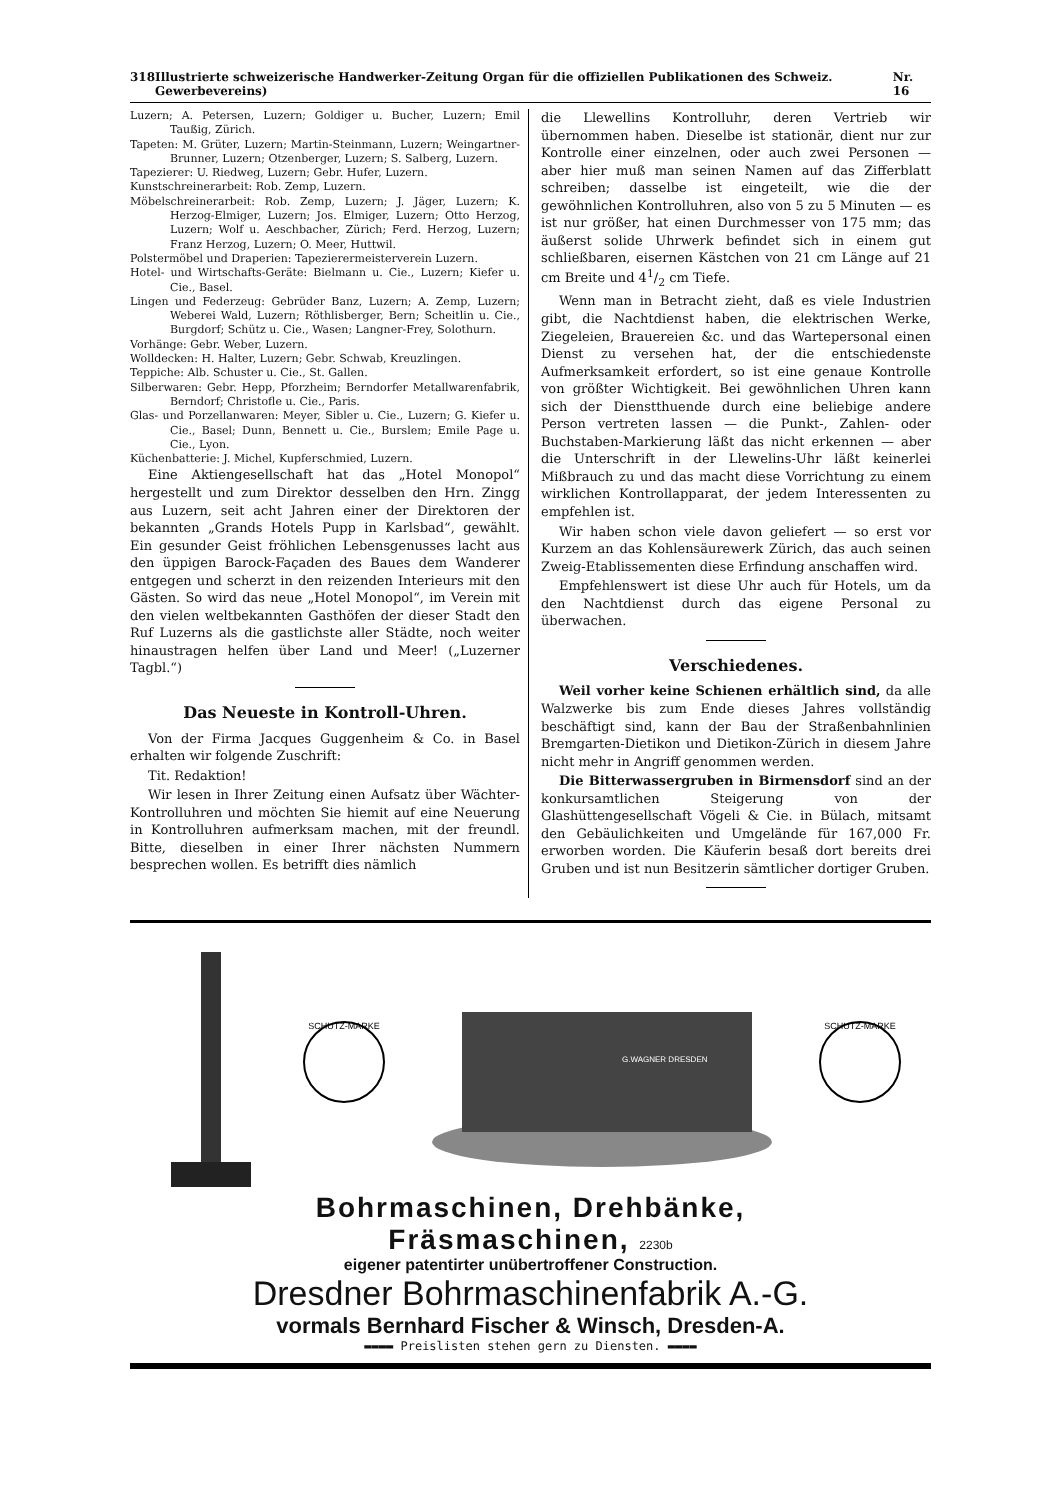318 Illustrierte schweizerische Handwerker-Zeitung Organ für die offiziellen Publikationen des Schweiz. Gewerbevereins) Nr. 16
Luzern; A. Petersen, Luzern; Goldiger u. Bucher, Luzern; Emil Taußig, Zürich.
Tapeten: M. Grüter, Luzern; Martin-Steinmann, Luzern; Weingartner-Brunner, Luzern; Otzenberger, Luzern; S. Salberg, Luzern.
Tapezierer: U. Riedweg, Luzern; Gebr. Hufer, Luzern.
Kunstschreinerarbeit: Rob. Zemp, Luzern.
Möbelschreinerarbeit: Rob. Zemp, Luzern; J. Jäger, Luzern; K. Herzog-Elmiger, Luzern; Jos. Elmiger, Luzern; Otto Herzog, Luzern; Wolf u. Aeschbacher, Zürich; Ferd. Herzog, Luzern; Franz Herzog, Luzern; O. Meer, Huttwil.
Polstermöbel und Draperien: Tapezierermeisterverein Luzern.
Hotel- und Wirtschafts-Geräte: Bielmann u. Cie., Luzern; Kiefer u. Cie., Basel.
Lingen und Federzeug: Gebrüder Banz, Luzern; A. Zemp, Luzern; Weberei Wald, Luzern; Röthlisberger, Bern; Scheitlin u. Cie., Burgdorf; Schütz u. Cie., Wasen; Langner-Frey, Solothurn.
Vorhänge: Gebr. Weber, Luzern.
Wolldecken: H. Halter, Luzern; Gebr. Schwab, Kreuzlingen.
Teppiche: Alb. Schuster u. Cie., St. Gallen.
Silberwaren: Gebr. Hepp, Pforzheim; Berndorfer Metallwarenfabrik, Berndorf; Christofle u. Cie., Paris.
Glas- und Porzellanwaren: Meyer, Sibler u. Cie., Luzern; G. Kiefer u. Cie., Basel; Dunn, Bennett u. Cie., Burslem; Emile Page u. Cie., Lyon.
Küchenbatterie: J. Michel, Kupferschmied, Luzern.
Eine Aktiengesellschaft hat das „Hotel Monopol“ hergestellt und zum Direktor desselben den Hrn. Zingg aus Luzern, seit acht Jahren einer der Direktoren der bekannten „Grands Hotels Pupp in Karlsbad“, gewählt. Ein gesunder Geist fröhlichen Lebensgenusses lacht aus den üppigen Barock-Façaden des Baues dem Wanderer entgegen und scherzt in den reizenden Interieurs mit den Gästen. So wird das neue „Hotel Monopol“, im Verein mit den vielen weltbekannten Gasthöfen der dieser Stadt den Ruf Luzerns als die gastlichste aller Städte, noch weiter hinaustragen helfen über Land und Meer! („Luzerner Tagbl.“)
Das Neueste in Kontroll-Uhren.
Von der Firma Jacques Guggenheim & Co. in Basel erhalten wir folgende Zuschrift:
Tit. Redaktion!
Wir lesen in Ihrer Zeitung einen Aufsatz über Wächter-Kontrolluhren und möchten Sie hiemit auf eine Neuerung in Kontrolluhren aufmerksam machen, mit der freundl. Bitte, dieselben in einer Ihrer nächsten Nummern besprechen wollen. Es betrifft dies nämlich
die Llewellins Kontrolluhr, deren Vertrieb wir übernommen haben. Dieselbe ist stationär, dient nur zur Kontrolle einer einzelnen, oder auch zwei Personen — aber hier muß man seinen Namen auf das Zifferblatt schreiben; dasselbe ist eingeteilt, wie die der gewöhnlichen Kontrolluhren, also von 5 zu 5 Minuten — es ist nur größer, hat einen Durchmesser von 175 mm; das äußerst solide Uhrwerk befindet sich in einem gut schließbaren, eisernen Kästchen von 21 cm Länge auf 21 cm Breite und 41/2 cm Tiefe.
Wenn man in Betracht zieht, daß es viele Industrien gibt, die Nachtdienst haben, die elektrischen Werke, Ziegeleien, Brauereien &c. und das Wartepersonal einen Dienst zu versehen hat, der die entschiedenste Aufmerksamkeit erfordert, so ist eine genaue Kontrolle von größter Wichtigkeit. Bei gewöhnlichen Uhren kann sich der Dienstthuende durch eine beliebige andere Person vertreten lassen — die Punkt-, Zahlen- oder Buchstaben-Markierung läßt das nicht erkennen — aber die Unterschrift in der Llewelins-Uhr läßt keinerlei Mißbrauch zu und das macht diese Vorrichtung zu einem wirklichen Kontrollapparat, der jedem Interessenten zu empfehlen ist.
Wir haben schon viele davon geliefert — so erst vor Kurzem an das Kohlensäurewerk Zürich, das auch seinen Zweig-Etablissementen diese Erfindung anschaffen wird.
Empfehlenswert ist diese Uhr auch für Hotels, um da den Nachtdienst durch das eigene Personal zu überwachen.
Verschiedenes.
Weil vorher keine Schienen erhältlich sind, da alle Walzwerke bis zum Ende dieses Jahres vollständig beschäftigt sind, kann der Bau der Straßenbahnlinien Bremgarten-Dietikon und Dietikon-Zürich in diesem Jahre nicht mehr in Angriff genommen werden.
Die Bitterwassergruben in Birmensdorf sind an der konkursamtlichen Steigerung von der Glashüttengesellschaft Vögeli & Cie. in Bülach, mitsamt den Gebäulichkeiten und Umgelände für 167,000 Fr. erworben worden. Die Käuferin besaß dort bereits drei Gruben und ist nun Besitzerin sämtlicher dortiger Gruben.
SCHUTZ-MARKE
G.WAGNER DRESDEN
SCHUTZ-MARKE
Bohrmaschinen, Drehbänke,
Fräsmaschinen, 2230b
eigener patentirter unübertroffener Construction.
Dresdner Bohrmaschinenfabrik A.-G.
vormals Bernhard Fischer & Winsch, Dresden-A.
▬▬▬▬ Preislisten stehen gern zu Diensten. ▬▬▬▬